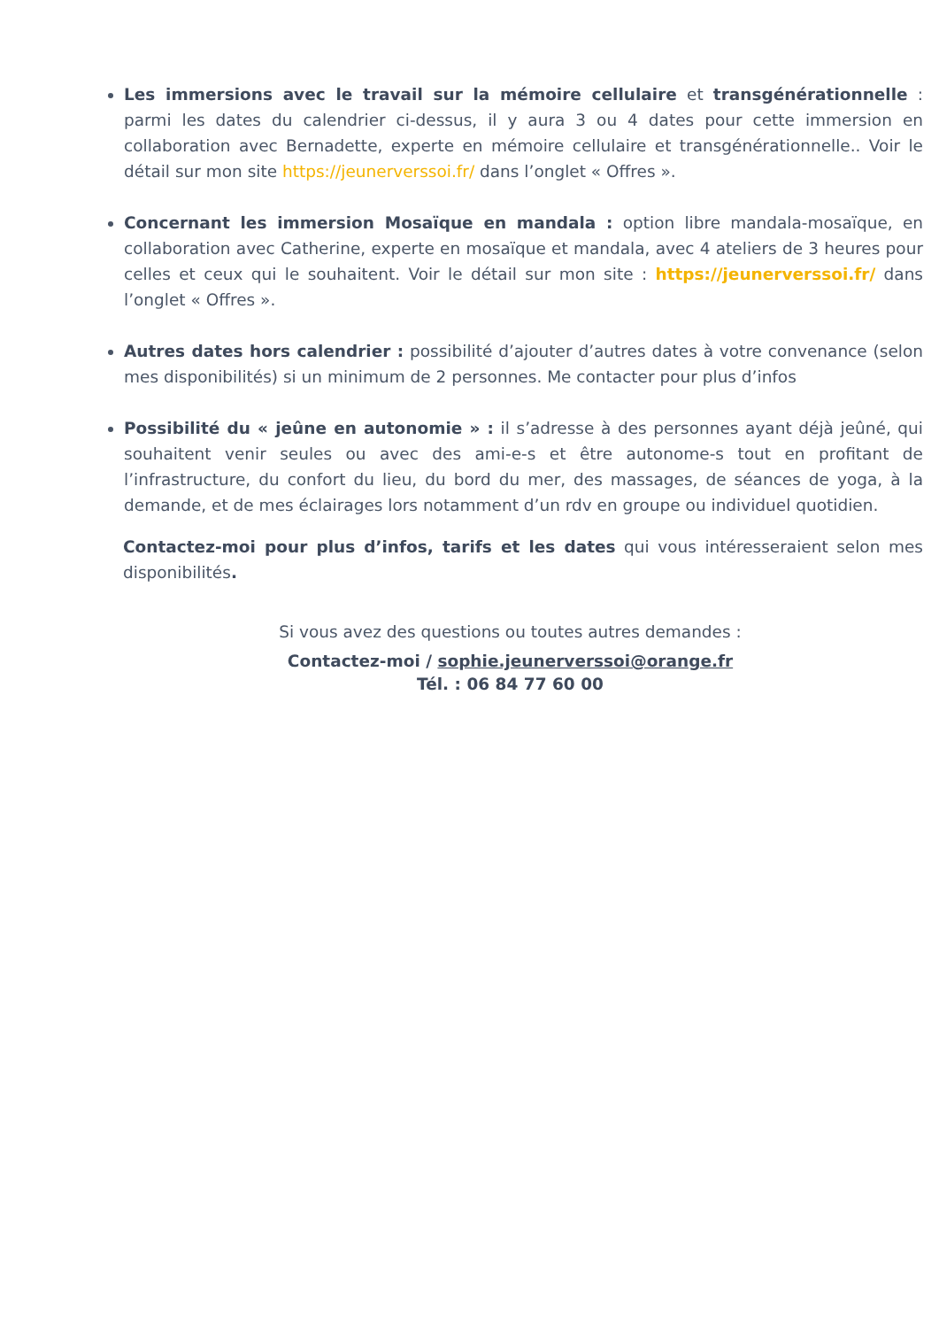Les immersions avec le travail sur la mémoire cellulaire et transgénérationnelle : parmi les dates du calendrier ci-dessus, il y aura 3 ou 4 dates pour cette immersion en collaboration avec Bernadette, experte en mémoire cellulaire et transgénérationnelle.. Voir le détail sur mon site https://jeunerverssoi.fr/ dans l’onglet « Offres ».
Concernant les immersion Mosaïque en mandala : option libre mandala-mosaïque, en collaboration avec Catherine, experte en mosaïque et mandala, avec 4 ateliers de 3 heures pour celles et ceux qui le souhaitent. Voir le détail sur mon site : https://jeunerverssoi.fr/ dans l’onglet « Offres ».
Autres dates hors calendrier : possibilité d’ajouter d’autres dates à votre convenance (selon mes disponibilités) si un minimum de 2 personnes. Me contacter pour plus d’infos
Possibilité du « jeûne en autonomie » : il s’adresse à des personnes ayant déjà jeûné, qui souhaitent venir seules ou avec des ami-e-s et être autonome-s tout en profitant de l’infrastructure, du confort du lieu, du bord du mer, des massages, de séances de yoga, à la demande, et de mes éclairages lors notamment d’un rdv en groupe ou individuel quotidien.
Contactez-moi pour plus d’infos, tarifs et les dates qui vous intéresseraient selon mes disponibilités.
Si vous avez des questions ou toutes autres demandes :
Contactez-moi / sophie.jeunerverssoi@orange.fr
Tél. : 06 84 77 60 00